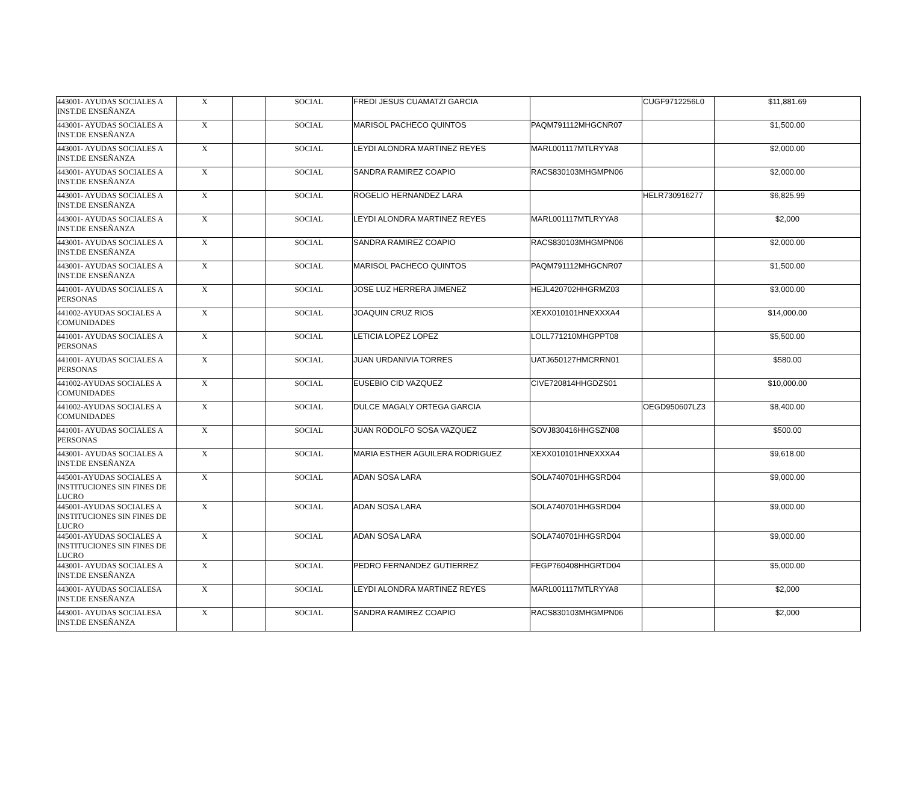| 443001- AYUDAS SOCIALES A INST.DE ENSEÑANZA | X | | SOCIAL | FREDI JESUS CUAMATZI GARCIA | | CUGF9712256L0 | $11,881.69 |
| 443001- AYUDAS SOCIALES A INST.DE ENSEÑANZA | X | | SOCIAL | MARISOL PACHECO QUINTOS | PAQM791112MHGCNR07 | | $1,500.00 |
| 443001- AYUDAS SOCIALES A INST.DE ENSEÑANZA | X | | SOCIAL | LEYDI ALONDRA MARTINEZ REYES | MARL001117MTLRYYA8 | | $2,000.00 |
| 443001- AYUDAS SOCIALES A INST.DE ENSEÑANZA | X | | SOCIAL | SANDRA RAMIREZ COAPIO | RACS830103MHGMPN06 | | $2,000.00 |
| 443001- AYUDAS SOCIALES A INST.DE ENSEÑANZA | X | | SOCIAL | ROGELIO HERNANDEZ LARA | | HELR730916277 | $6,825.99 |
| 443001- AYUDAS SOCIALES A INST.DE ENSEÑANZA | X | | SOCIAL | LEYDI ALONDRA MARTINEZ REYES | MARL001117MTLRYYA8 | | $2,000 |
| 443001- AYUDAS SOCIALES A INST.DE ENSEÑANZA | X | | SOCIAL | SANDRA RAMIREZ COAPIO | RACS830103MHGMPN06 | | $2,000.00 |
| 443001- AYUDAS SOCIALES A INST.DE ENSEÑANZA | X | | SOCIAL | MARISOL PACHECO QUINTOS | PAQM791112MHGCNR07 | | $1,500.00 |
| 441001- AYUDAS SOCIALES A PERSONAS | X | | SOCIAL | JOSE LUZ HERRERA JIMENEZ | HEJL420702HHGRMZ03 | | $3,000.00 |
| 441002-AYUDAS SOCIALES A COMUNIDADES | X | | SOCIAL | JOAQUIN CRUZ RIOS | XEXX010101HNEXXXA4 | | $14,000.00 |
| 441001- AYUDAS SOCIALES A PERSONAS | X | | SOCIAL | LETICIA LOPEZ LOPEZ | LOLL771210MHGPPT08 | | $5,500.00 |
| 441001- AYUDAS SOCIALES A PERSONAS | X | | SOCIAL | JUAN URDANIVIA TORRES | UATJ650127HMCRRN01 | | $580.00 |
| 441002-AYUDAS SOCIALES A COMUNIDADES | X | | SOCIAL | EUSEBIO CID VAZQUEZ | CIVE720814HHGDZS01 | | $10,000.00 |
| 441002-AYUDAS SOCIALES A COMUNIDADES | X | | SOCIAL | DULCE MAGALY ORTEGA GARCIA | | OEGD950607LZ3 | $8,400.00 |
| 441001- AYUDAS SOCIALES A PERSONAS | X | | SOCIAL | JUAN RODOLFO SOSA VAZQUEZ | SOVJ830416HHGSZN08 | | $500.00 |
| 443001- AYUDAS SOCIALES A INST.DE ENSEÑANZA | X | | SOCIAL | MARIA ESTHER AGUILERA RODRIGUEZ | XEXX010101HNEXXXA4 | | $9,618.00 |
| 445001-AYUDAS SOCIALES A INSTITUCIONES SIN FINES DE LUCRO | X | | SOCIAL | ADAN SOSA LARA | SOLA740701HHGSRD04 | | $9,000.00 |
| 445001-AYUDAS SOCIALES A INSTITUCIONES SIN FINES DE LUCRO | X | | SOCIAL | ADAN SOSA LARA | SOLA740701HHGSRD04 | | $9,000.00 |
| 445001-AYUDAS SOCIALES A INSTITUCIONES SIN FINES DE LUCRO | X | | SOCIAL | ADAN SOSA LARA | SOLA740701HHGSRD04 | | $9,000.00 |
| 443001- AYUDAS SOCIALES A INST.DE ENSEÑANZA | X | | SOCIAL | PEDRO FERNANDEZ GUTIERREZ | FEGP760408HHGRTD04 | | $5,000.00 |
| 443001- AYUDAS SOCIALESA INST.DE ENSEÑANZA | X | | SOCIAL | LEYDI ALONDRA MARTINEZ REYES | MARL001117MTLRYYA8 | | $2,000 |
| 443001- AYUDAS SOCIALESA INST.DE ENSEÑANZA | X | | SOCIAL | SANDRA RAMIREZ COAPIO | RACS830103MHGMPN06 | | $2,000 |